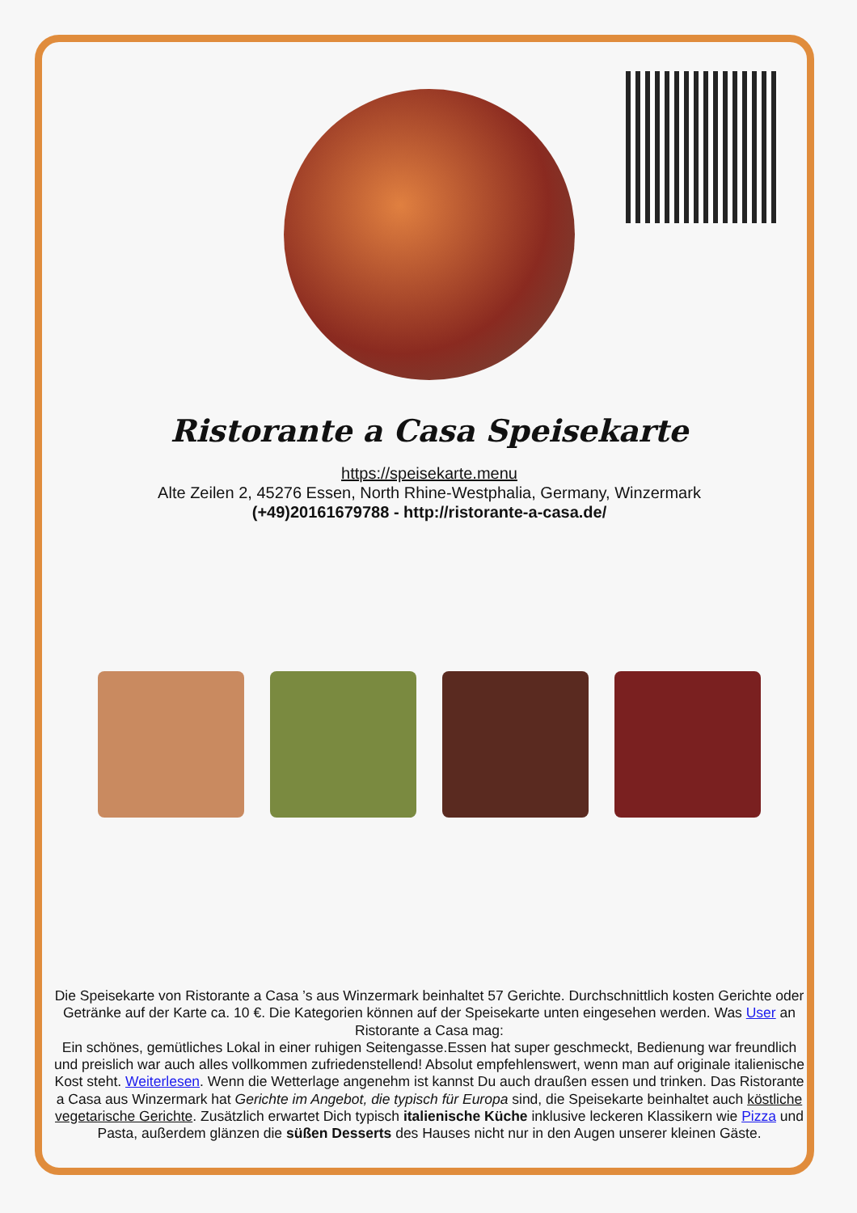Ristorante a Casa Speisekarte
https://speisekarte.menu
Alte Zeilen 2, 45276 Essen, North Rhine-Westphalia, Germany, Winzermark
(+49)20161679788 - http://ristorante-a-casa.de/
Die Speisekarte von Ristorante a Casa ’s aus Winzermark beinhaltet 57 Gerichte. Durchschnittlich kosten Gerichte oder Getränke auf der Karte ca. 10 €. Die Kategorien können auf der Speisekarte unten eingesehen werden. Was User an Ristorante a Casa mag:
Ein schönes, gemütliches Lokal in einer ruhigen Seitengasse.Essen hat super geschmeckt, Bedienung war freundlich und preislich war auch alles vollkommen zufriedenstellend! Absolut empfehlenswert, wenn man auf originale italienische Kost steht. Weiterlesen. Wenn die Wetterlage angenehm ist kannst Du auch draußen essen und trinken. Das Ristorante a Casa aus Winzermark hat Gerichte im Angebot, die typisch für Europa sind, die Speisekarte beinhaltet auch köstliche vegetarische Gerichte. Zusätzlich erwartet Dich typisch italienische Küche inklusive leckeren Klassikern wie Pizza und Pasta, außerdem glänzen die süßen Desserts des Hauses nicht nur in den Augen unserer kleinen Gäste.